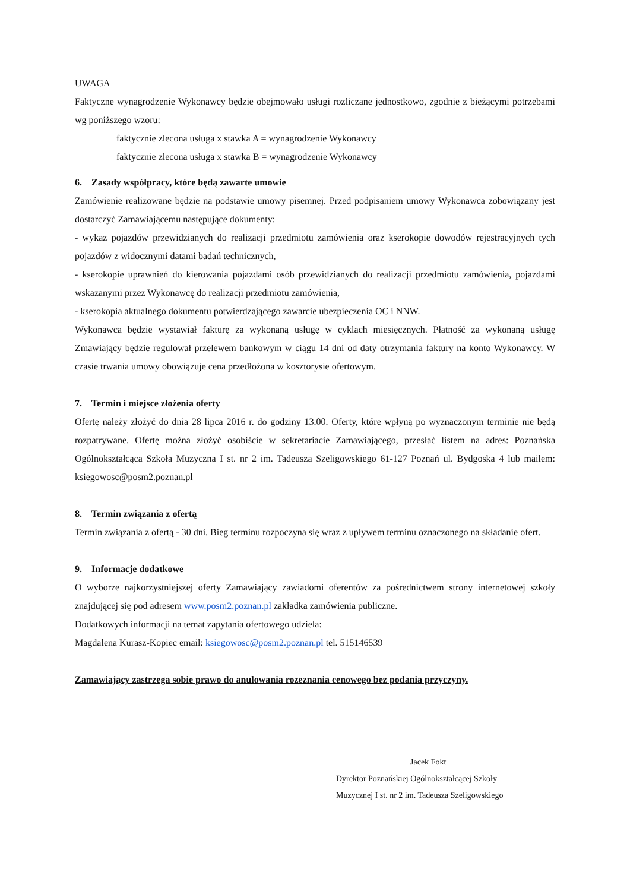UWAGA
Faktyczne wynagrodzenie Wykonawcy będzie obejmowało usługi rozliczane jednostkowo, zgodnie z bieżącymi potrzebami wg poniższego wzoru:
faktycznie zlecona usługa x stawka A = wynagrodzenie Wykonawcy
faktycznie zlecona usługa x stawka B = wynagrodzenie Wykonawcy
6. Zasady współpracy, które będą zawarte umowie
Zamówienie realizowane będzie na podstawie umowy pisemnej. Przed podpisaniem umowy Wykonawca zobowiązany jest dostarczyć Zamawiającemu następujące dokumenty:
- wykaz pojazdów przewidzianych do realizacji przedmiotu zamówienia oraz kserokopie dowodów rejestracyjnych tych pojazdów z widocznymi datami badań technicznych,
- kserokopie uprawnień do kierowania pojazdami osób przewidzianych do realizacji przedmiotu zamówienia, pojazdami wskazanymi przez Wykonawcę do realizacji przedmiotu zamówienia,
- kserokopia aktualnego dokumentu potwierdzającego zawarcie ubezpieczenia OC i NNW.
Wykonawca będzie wystawiał fakturę za wykonaną usługę w cyklach miesięcznych. Płatność za wykonaną usługę Zmawiający będzie regulował przelewem bankowym w ciągu 14 dni od daty otrzymania faktury na konto Wykonawcy. W czasie trwania umowy obowiązuje cena przedłożona w kosztorysie ofertowym.
7. Termin i miejsce złożenia oferty
Ofertę należy złożyć do dnia 28 lipca 2016 r. do godziny 13.00. Oferty, które wpłyną po wyznaczonym terminie nie będą rozpatrywane. Ofertę można złożyć osobiście w sekretariacie Zamawiającego, przesłać listem na adres: Poznańska Ogólnokształcąca Szkoła Muzyczna I st. nr 2 im. Tadeusza Szeligowskiego 61-127 Poznań ul. Bydgoska 4 lub mailem: ksiegowosc@posm2.poznan.pl
8. Termin związania z ofertą
Termin związania z ofertą - 30 dni. Bieg terminu rozpoczyna się wraz z upływem terminu oznaczonego na składanie ofert.
9. Informacje dodatkowe
O wyborze najkorzystniejszej oferty Zamawiający zawiadomi oferentów za pośrednictwem strony internetowej szkoły znajdującej się pod adresem www.posm2.poznan.pl zakładka zamówienia publiczne.
Dodatkowych informacji na temat zapytania ofertowego udziela:
Magdalena Kurasz-Kopiec email: ksiegowosc@posm2.poznan.pl tel. 515146539
Zamawiający zastrzega sobie prawo do anulowania rozeznania cenowego bez podania przyczyny.
Jacek Fokt
Dyrektor Poznańskiej Ogólnokształcącej Szkoły
Muzycznej I st. nr 2 im. Tadeusza Szeligowskiego